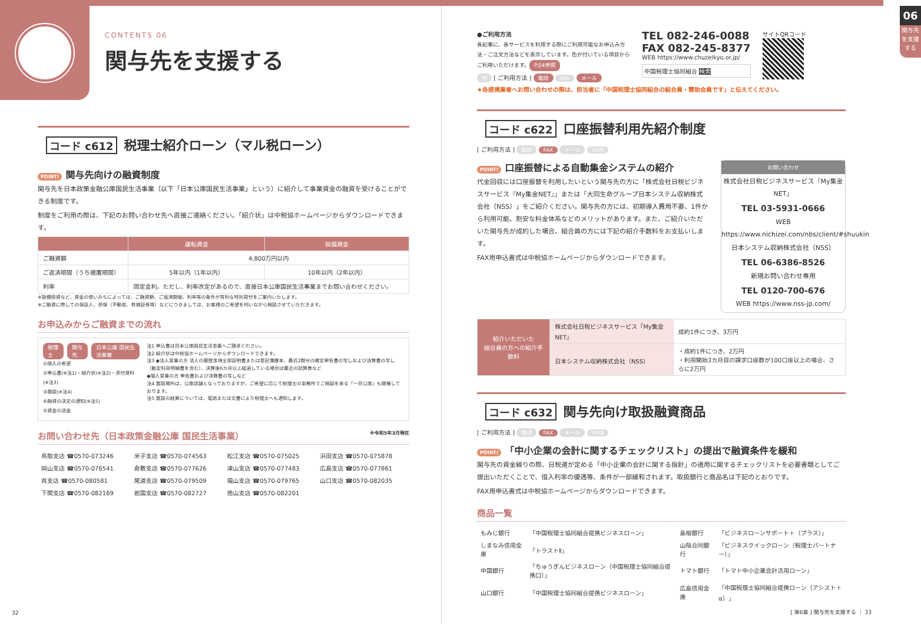CONTENTS 06
関与先を支援する
コード c612
税理士紹介ローン（マル税ローン）
POINT! 関与先向けの融資制度
関与先を日本政策金融公庫国民生活事業（以下「日本公庫国民生活事業」という）に紹介して事業資金の融資を受けることができる制度です。
制度をご利用の際は、下記のお問い合わせ先へ直接ご連絡ください。「紹介状」は中税協ホームページからダウンロードできます。
| | 運転資金 | 設備資金 |
| --- | --- | --- |
| ご融資額 | 4,800万円以内 | |
| ご返済期間（うち据置期間） | 5年以内（1年以内） | 10年以内（2年以内） |
| 利率 | 固定金利。ただし、利率改定があるので、直接日本公庫国民生活事業までお問い合わせください。 | |
※設備投資など、資金の使いみちによっては、ご融資額、ご返済期間、利率等の条件が有利な特別貸付をご案内いたします。
※ご融資に際しての保証人、担保（不動産、有価証券等）などにつきましては、お客様のご希望を伺いながら相談させていただきます。
お申込みからご融資までの流れ
税理士 関与先 日本公庫 国民生活事業
①借入の希望
②申込書(※注1)・紹介状(※注2)・添付資料(※注3)
③面談(※注4)
④融資の決定の通知(※注5)
⑤資金の送金
注1 申込書は日本公庫国民生活事業へご請求ください。
注2 紹介状は中税協ホームページからダウンロードできます。
注3 ◆法人営業の方 法人の履歴事項全部証明書または登記簿謄本、最近2期分の確定申告書の写しおよび決算書の写し（勘定科目明細書を含む）、決算後6カ月以上経過している場合は最近の試算表など
◆個人営業の方 申告書および決算書の写しなど
注4 面談場所は、公庫店舗となっておりますが、ご希望に応じて税理士の事務所でご相談を承る「一日公庫」も開催しております。
注5 面談の結果については、電話または文書により税理士へも通知します。
お問い合わせ先（日本政策金融公庫 国民生活事業） ※令和5年3月現在
| 鳥取支店 ☎0570-073246 | 米子支店 ☎0570-074563 | 松江支店 ☎0570-075025 | 浜田支店 ☎0570-075878 |
| 岡山支店 ☎0570-076541 | 倉敷支店 ☎0570-077626 | 津山支店 ☎0570-077483 | 広島支店 ☎0570-077861 |
| 呉支店 ☎0570-080581 | 尾道支店 ☎0570-079509 | 福山支店 ☎0570-079765 | 山口支店 ☎0570-082035 |
| 下関支店 ☎0570-082169 | 岩国支店 ☎0570-082727 | 徳山支店 ☎0570-082201 | |
32
06
関与先を支援する
●ご利用方法
各記事に、各サービスを利用する際にご利用可能なお申込み方法・ご注文方法などを表示しています。色が付いている項目からご利用いただけます。 P.04参照
例 [ ご利用方法 ] 電話 FAX メール
TEL 082-246-0088
FAX 082-245-8377
WEB https://www.chuzeikyo.or.jp/
中国税理士協同組合 検索
サイトQRコード
★各提携業者へお問い合わせの際は、担当者に「中国税理士協同組合の組合員・賛助会員です」と伝えてください。
コード c622
口座振替利用先紹介制度
[ ご利用方法 ] 電話 FAX メール WEB
POINT! 口座振替による自動集金システムの紹介
代金回収には口座振替を利用したいという関与先の方に「株式会社日税ビジネスサービス『My集金NET』」または「大同生命グループ日本システム収納株式会社（NSS）」をご紹介ください。関与先の方には、初期導入費用不要、1件から利用可能、割安な料金体系などのメリットがあります。また、ご紹介いただいた関与先が成約した場合、組合員の方には下記の紹介手数料をお支払いします。
FAX用申込書式は中税協ホームページからダウンロードできます。
お問い合わせ
株式会社日税ビジネスサービス『My集金NET』
TEL 03-5931-0666
WEB https://www.nichizei.com/nbs/client/#shuukin
日本システム収納株式会社（NSS）
TEL 06-6386-8526
新規お問い合わせ専用
TEL 0120-700-676
WEB https://www.nss-jp.com/
| 紹介いただいた 組合員の方への紹介手数料 | 株式会社日税ビジネスサービス『My集金NET』 | 成約1件につき、3万円 |
| | 日本システム収納株式会社（NSS） | ・成約1件につき、2万円 ・利用開始3カ月目の請求口座数が100口座以上の場合、さらに2万円 |
コード c632
関与先向け取扱融資商品
[ ご利用方法 ] 電話 FAX メール WEB
POINT! 「中小企業の会計に関するチェックリスト」の提出で融資条件を緩和
関与先の資金繰りの際、日税連が定める「中小企業の会計に関する指針」の適用に関するチェックリストを必要書類としてご提出いただくことで、借入利率の優遇等、条件が一部緩和されます。取扱銀行と商品名は下記のとおりです。
FAX用申込書式は中税協ホームページからダウンロードできます。
商品一覧
| もみじ銀行 | 「中国税理士協同組合提携ビジネスローン」 | 島根銀行 | 「ビジネスローンサポート＋（プラス）」 |
| しまなみ信用金庫 | 「トラストⅡ」 | 山陰合同銀行 | 「ビジネスクイックローン（税理士パートナー）」 |
| 中国銀行 | 「ちゅうぎんビジネスローン（中国税理士協同組合提携口）」 | トマト銀行 | 「トマト中小企業会計活用ローン」 |
| 山口銀行 | 「中国税理士協同組合提携ビジネスローン」 | 広島信用金庫 | 「中国税理士協同組合提携ローン（アシスト＋α）」 |
[ 第6章 ] 関与先を支援する ｜ 33